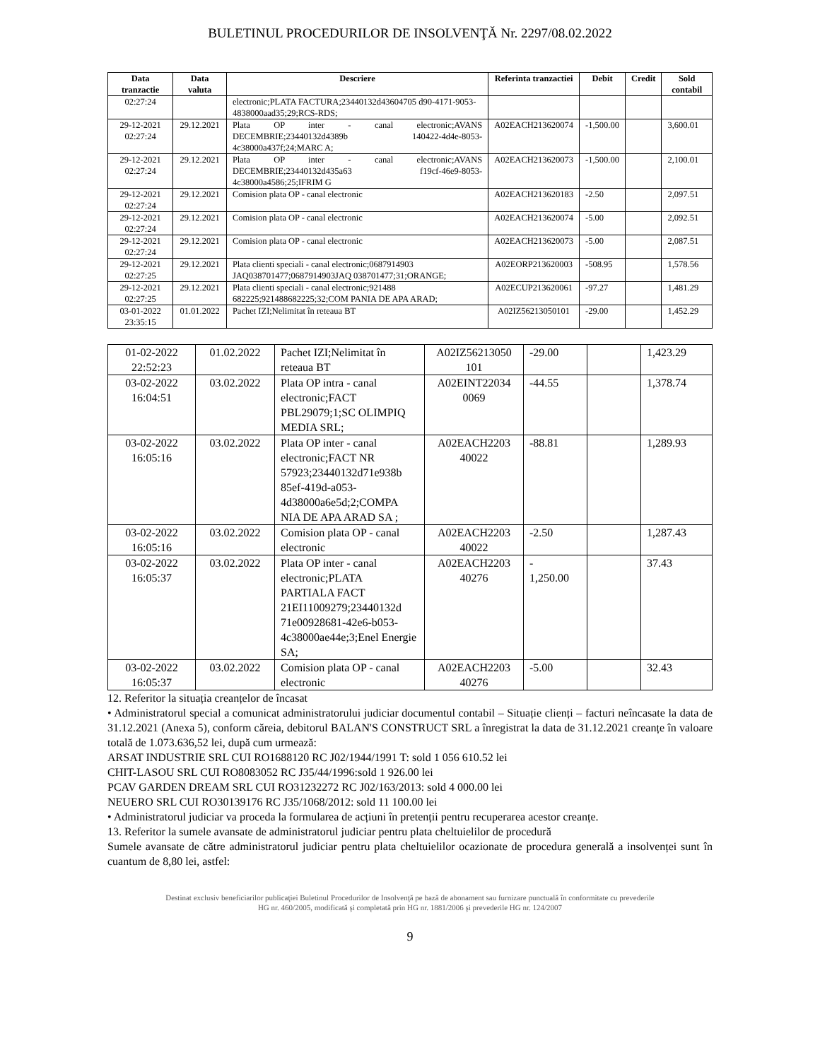BULETINUL PROCEDURILOR DE INSOLVENŢĂ Nr. 2297/08.02.2022
| Data tranzactie | Data valuta | Descriere | Referinta tranzactiei | Debit | Credit | Sold contabil |
| --- | --- | --- | --- | --- | --- | --- |
| 02:27:24 | | electronic;PLATA FACTURA;23440132d43604705 d90-4171-9053-4838000aad35;29;RCS-RDS; | | | | |
| 29-12-2021 02:27:24 | 29.12.2021 | Plata OP inter - canal electronic;AVANS DECEMBRIE;23440132d4389b 140422-4d4e-8053-4c38000a437f;24;MARC A; | A02EACH213620074 | -1,500.00 | | 3,600.01 |
| 29-12-2021 02:27:24 | 29.12.2021 | Plata OP inter - canal electronic;AVANS DECEMBRIE;23440132d435a63 f19cf-46e9-8053-4c38000a4586;25;IFRIM G | A02EACH213620073 | -1,500.00 | | 2,100.01 |
| 29-12-2021 02:27:24 | 29.12.2021 | Comision plata OP - canal electronic | A02EACH213620183 | -2.50 | | 2,097.51 |
| 29-12-2021 02:27:24 | 29.12.2021 | Comision plata OP - canal electronic | A02EACH213620074 | -5.00 | | 2,092.51 |
| 29-12-2021 02:27:24 | 29.12.2021 | Comision plata OP - canal electronic | A02EACH213620073 | -5.00 | | 2,087.51 |
| 29-12-2021 02:27:25 | 29.12.2021 | Plata clienti speciali - canal electronic;0687914903 JAQ038701477;0687914903JAQ 038701477;31;ORANGE; | A02EORP213620003 | -508.95 | | 1,578.56 |
| 29-12-2021 02:27:25 | 29.12.2021 | Plata clienti speciali - canal electronic;921488 682225;921488682225;32;COM PANIA DE APA ARAD; | A02ECUP213620061 | -97.27 | | 1,481.29 |
| 03-01-2022 23:35:15 | 01.01.2022 | Pachet IZI;Nelimitat în reteaua BT | A02IZ56213050101 | -29.00 | | 1,452.29 |
| 01-02-2022 22:52:23 | 01.02.2022 | Pachet IZI;Nelimitat în reteaua BT | A02IZ56213050 101 | -29.00 | | 1,423.29 |
| 03-02-2022 16:04:51 | 03.02.2022 | Plata OP intra - canal electronic;FACT PBL29079;1;SC OLIMPIQ MEDIA SRL; | A02EINT22034 0069 | -44.55 | | 1,378.74 |
| 03-02-2022 16:05:16 | 03.02.2022 | Plata OP inter - canal electronic;FACT NR 57923;23440132d71e938b 85ef-419d-a053-4d38000a6e5d;2;COMPA NIA DE APA ARAD SA ; | A02EACH2203 40022 | -88.81 | | 1,289.93 |
| 03-02-2022 16:05:16 | 03.02.2022 | Comision plata OP - canal electronic | A02EACH2203 40022 | -2.50 | | 1,287.43 |
| 03-02-2022 16:05:37 | 03.02.2022 | Plata OP inter - canal electronic;PLATA PARTIALA FACT 21EI11009279;23440132d 71e00928681-42e6-b053-4c38000ae44e;3;Enel Energie SA; | A02EACH2203 40276 | - 1,250.00 | | 37.43 |
| 03-02-2022 16:05:37 | 03.02.2022 | Comision plata OP - canal electronic | A02EACH2203 40276 | -5.00 | | 32.43 |
12. Referitor la situația creanțelor de încasat
• Administratorul special a comunicat administratorului judiciar documentul contabil – Situație clienți – facturi neîncasate la data de 31.12.2021 (Anexa 5), conform căreia, debitorul BALAN'S CONSTRUCT SRL a înregistrat la data de 31.12.2021 creanțe în valoare totală de 1.073.636,52 lei, după cum urmează:
ARSAT INDUSTRIE SRL CUI RO1688120 RC J02/1944/1991 T: sold 1 056 610.52 lei
CHIT-LASOU SRL CUI RO8083052 RC J35/44/1996:sold 1 926.00 lei
PCAV GARDEN DREAM SRL CUI RO31232272 RC J02/163/2013: sold 4 000.00 lei
NEUERO SRL CUI RO30139176 RC J35/1068/2012: sold 11 100.00 lei
• Administratorul judiciar va proceda la formularea de acțiuni în pretenții pentru recuperarea acestor creanțe.
13. Referitor la sumele avansate de administratorul judiciar pentru plata cheltuielilor de procedură
Sumele avansate de către administratorul judiciar pentru plata cheltuielilor ocazionate de procedura generală a insolvenței sunt în cuantum de 8,80 lei, astfel:
Destinat exclusiv beneficiarilor publicaţiei Buletinul Procedurilor de Insolvenţă pe bază de abonament sau furnizare punctuală în conformitate cu prevederile
HG nr. 460/2005, modificată şi completată prin HG nr. 1881/2006 şi prevederile HG nr. 124/2007
9